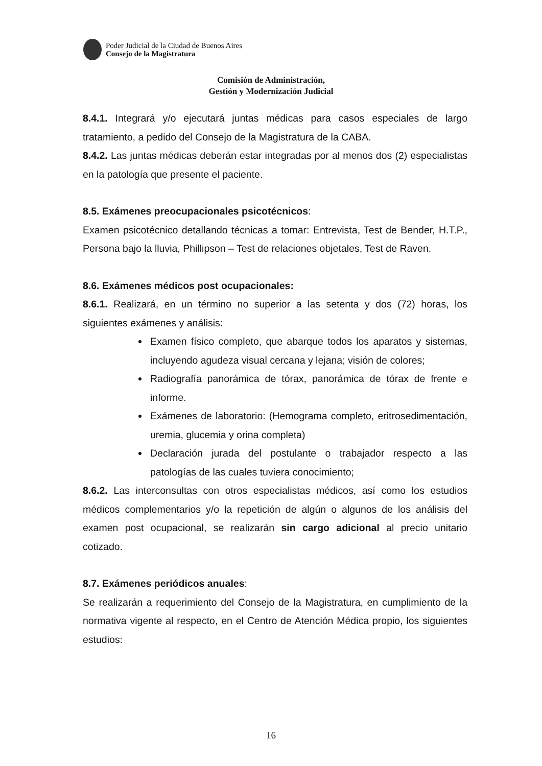Poder Judicial de la Ciudad de Buenos Aires
Consejo de la Magistratura
Comisión de Administración,
Gestión y Modernización Judicial
8.4.1. Integrará y/o ejecutará juntas médicas para casos especiales de largo tratamiento, a pedido del Consejo de la Magistratura de la CABA.
8.4.2. Las juntas médicas deberán estar integradas por al menos dos (2) especialistas en la patología que presente el paciente.
8.5. Exámenes preocupacionales psicotécnicos:
Examen psicotécnico detallando técnicas a tomar: Entrevista, Test de Bender, H.T.P., Persona bajo la lluvia, Phillipson – Test de relaciones objetales, Test de Raven.
8.6. Exámenes médicos post ocupacionales:
8.6.1. Realizará, en un término no superior a las setenta y dos (72) horas, los siguientes exámenes y análisis:
Examen físico completo, que abarque todos los aparatos y sistemas, incluyendo agudeza visual cercana y lejana; visión de colores;
Radiografía panorámica de tórax, panorámica de tórax de frente e informe.
Exámenes de laboratorio: (Hemograma completo, eritrosedimentación, uremia, glucemia y orina completa)
Declaración jurada del postulante o trabajador respecto a las patologías de las cuales tuviera conocimiento;
8.6.2. Las interconsultas con otros especialistas médicos, así como los estudios médicos complementarios y/o la repetición de algún o algunos de los análisis del examen post ocupacional, se realizarán sin cargo adicional al precio unitario cotizado.
8.7. Exámenes periódicos anuales:
Se realizarán a requerimiento del Consejo de la Magistratura, en cumplimiento de la normativa vigente al respecto, en el Centro de Atención Médica propio, los siguientes estudios:
16